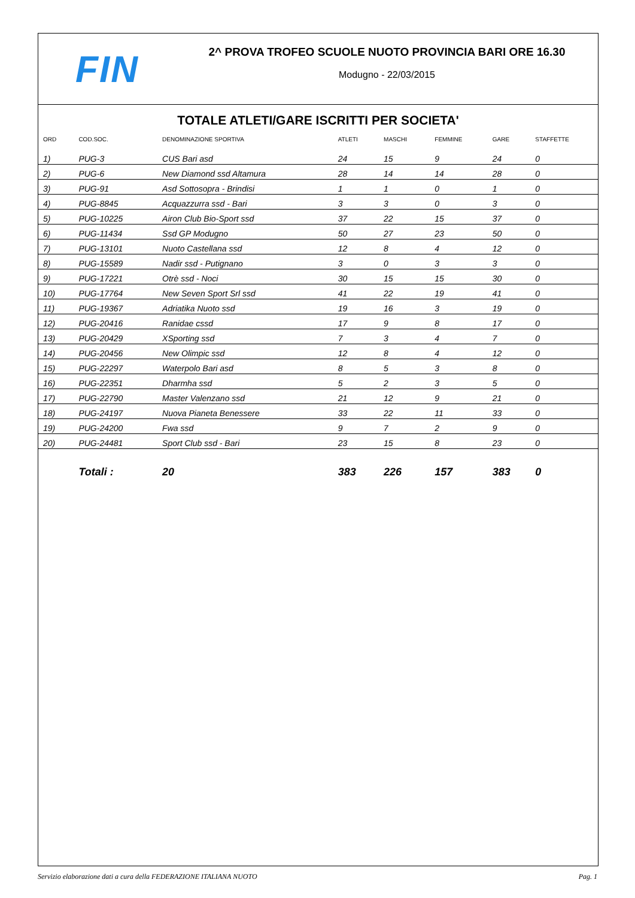FIN
2^ PROVA TROFEO SCUOLE NUOTO PROVINCIA BARI ORE 16.30
Modugno - 22/03/2015
TOTALE ATLETI/GARE ISCRITTI PER SOCIETA'
| ORD | COD.SOC. | DENOMINAZIONE SPORTIVA | ATLETI | MASCHI | FEMMINE | GARE | STAFFETTE |
| --- | --- | --- | --- | --- | --- | --- | --- |
| 1) | PUG-3 | CUS Bari asd | 24 | 15 | 9 | 24 | 0 |
| 2) | PUG-6 | New Diamond ssd Altamura | 28 | 14 | 14 | 28 | 0 |
| 3) | PUG-91 | Asd Sottosopra - Brindisi | 1 | 1 | 0 | 1 | 0 |
| 4) | PUG-8845 | Acquazzurra ssd - Bari | 3 | 3 | 0 | 3 | 0 |
| 5) | PUG-10225 | Airon Club Bio-Sport ssd | 37 | 22 | 15 | 37 | 0 |
| 6) | PUG-11434 | Ssd GP Modugno | 50 | 27 | 23 | 50 | 0 |
| 7) | PUG-13101 | Nuoto Castellana ssd | 12 | 8 | 4 | 12 | 0 |
| 8) | PUG-15589 | Nadir ssd - Putignano | 3 | 0 | 3 | 3 | 0 |
| 9) | PUG-17221 | Otrè ssd - Noci | 30 | 15 | 15 | 30 | 0 |
| 10) | PUG-17764 | New Seven Sport Srl ssd | 41 | 22 | 19 | 41 | 0 |
| 11) | PUG-19367 | Adriatika Nuoto ssd | 19 | 16 | 3 | 19 | 0 |
| 12) | PUG-20416 | Ranidae cssd | 17 | 9 | 8 | 17 | 0 |
| 13) | PUG-20429 | XSporting ssd | 7 | 3 | 4 | 7 | 0 |
| 14) | PUG-20456 | New Olimpic ssd | 12 | 8 | 4 | 12 | 0 |
| 15) | PUG-22297 | Waterpolo Bari asd | 8 | 5 | 3 | 8 | 0 |
| 16) | PUG-22351 | Dharmha ssd | 5 | 2 | 3 | 5 | 0 |
| 17) | PUG-22790 | Master Valenzano ssd | 21 | 12 | 9 | 21 | 0 |
| 18) | PUG-24197 | Nuova Pianeta Benessere | 33 | 22 | 11 | 33 | 0 |
| 19) | PUG-24200 | Fwa ssd | 9 | 7 | 2 | 9 | 0 |
| 20) | PUG-24481 | Sport Club ssd - Bari | 23 | 15 | 8 | 23 | 0 |
| | Totali : | 20 | 383 | 226 | 157 | 383 | 0 |
Servizio elaborazione dati a cura della FEDERAZIONE ITALIANA NUOTO Pag. 1